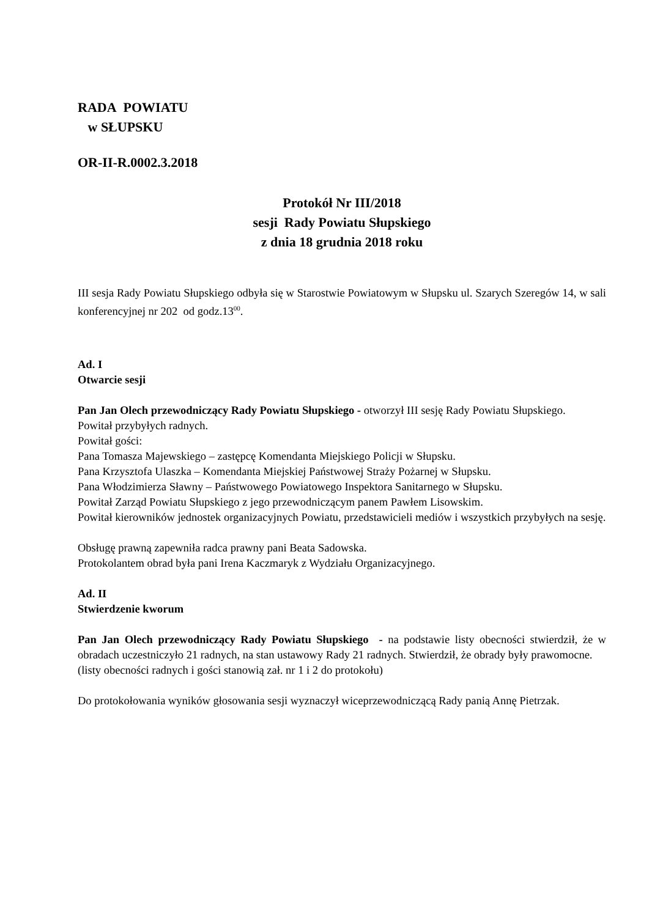RADA POWIATU
w SŁUPSKU
OR-II-R.0002.3.2018
Protokół Nr III/2018
sesji Rady Powiatu Słupskiego
z dnia 18 grudnia 2018 roku
III sesja Rady Powiatu Słupskiego odbyła się w Starostwie Powiatowym w Słupsku ul. Szarych Szeregów 14, w sali konferencyjnej nr 202 od godz.13<sup>00</sup>.
Ad. I
Otwarcie sesji
Pan Jan Olech przewodniczący Rady Powiatu Słupskiego - otworzył III sesję Rady Powiatu Słupskiego.
Powitał przybyłych radnych.
Powitał gości:
Pana Tomasza Majewskiego – zastępcę Komendanta Miejskiego Policji w Słupsku.
Pana Krzysztofa Ulaszka – Komendanta Miejskiej Państwowej Straży Pożarnej w Słupsku.
Pana Włodzimierza Sławny – Państwowego Powiatowego Inspektora Sanitarnego w Słupsku.
Powitał Zarząd Powiatu Słupskiego z jego przewodniczącym panem Pawłem Lisowskim.
Powitał kierowników jednostek organizacyjnych Powiatu, przedstawicieli mediów i wszystkich przybyłych na sesję.
Obsługę prawną zapewniła radca prawny pani Beata Sadowska.
Protokolantem obrad była pani Irena Kaczmaryk z Wydziału Organizacyjnego.
Ad. II
Stwierdzenie kworum
Pan Jan Olech przewodniczący Rady Powiatu Słupskiego - na podstawie listy obecności stwierdził, że w obradach uczestniczyło 21 radnych, na stan ustawowy Rady 21 radnych. Stwierdził, że obrady były prawomocne.
(listy obecności radnych i gości stanowią zał. nr 1 i 2 do protokołu)
Do protokołowania wyników głosowania sesji wyznaczył wiceprzewodniczącą Rady panią Annę Pietrzak.